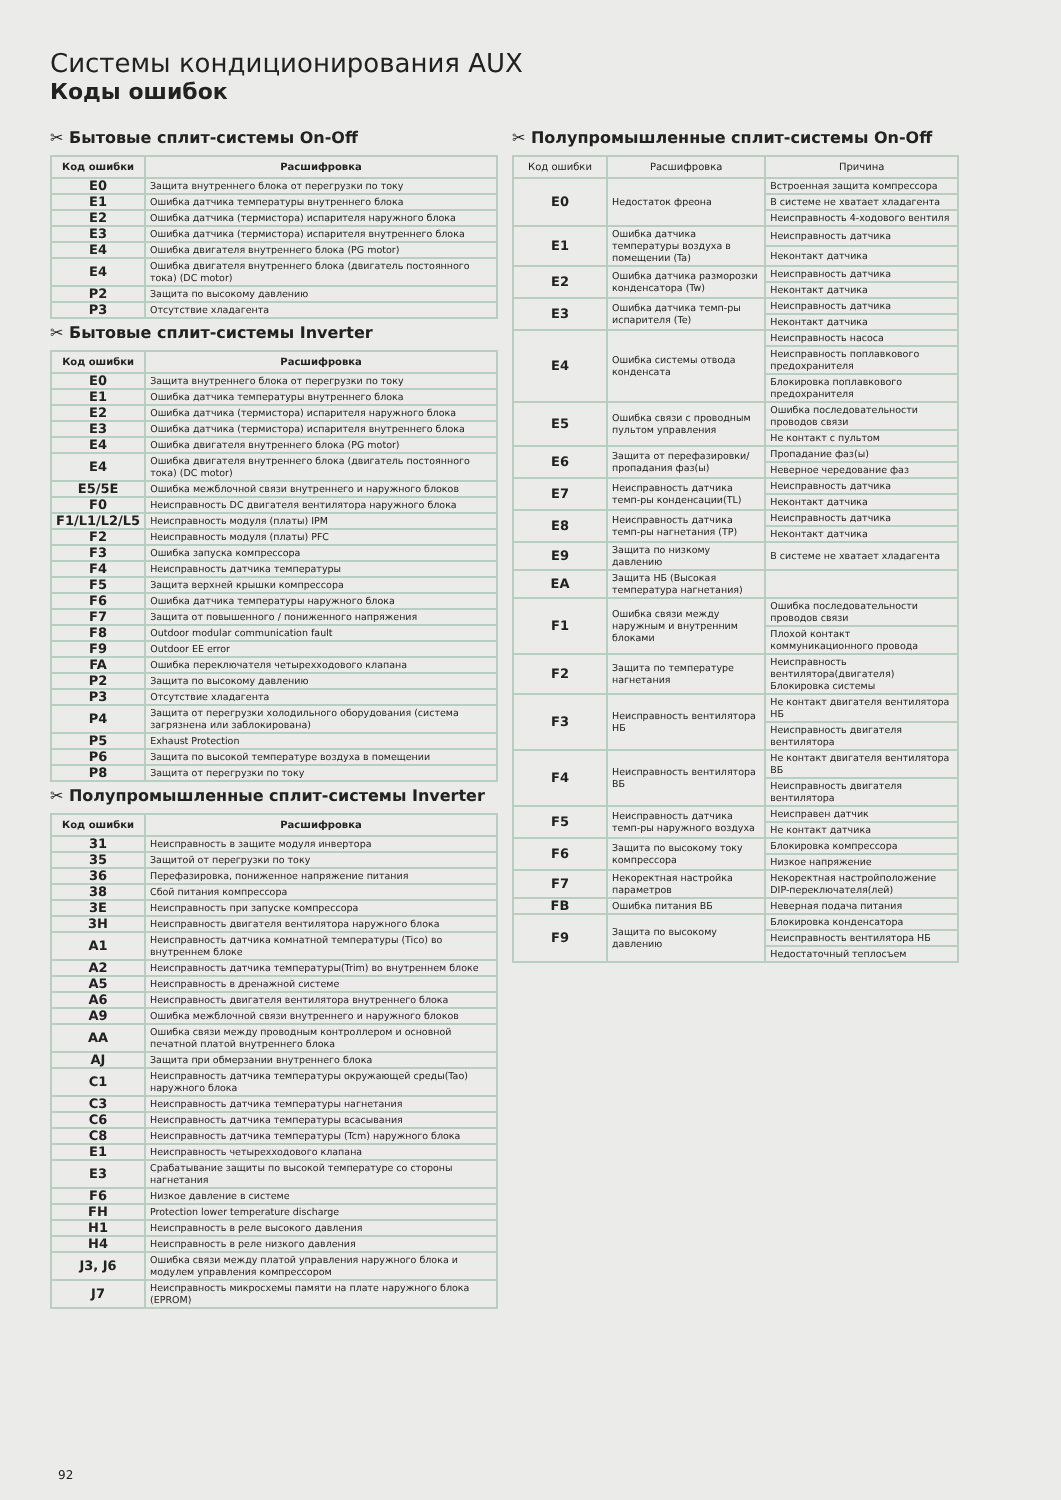Системы кондиционирования AUX
Коды ошибок
✂ Бытовые сплит-системы On-Off
| Код ошибки | Расшифровка |
| --- | --- |
| E0 | Защита внутреннего блока от перегрузки по току |
| E1 | Ошибка датчика температуры внутреннего блока |
| E2 | Ошибка датчика (термистора) испарителя наружного блока |
| E3 | Ошибка датчика (термистора) испарителя внутреннего блока |
| E4 | Ошибка двигателя внутреннего блока (PG motor) |
| E4 | Ошибка двигателя внутреннего блока (двигатель постоянного тока) (DC motor) |
| P2 | Защита по высокому давлению |
| P3 | Отсутствие хладагента |
✂ Бытовые сплит-системы Inverter
| Код ошибки | Расшифровка |
| --- | --- |
| E0 | Защита внутреннего блока от перегрузки по току |
| E1 | Ошибка датчика температуры внутреннего блока |
| E2 | Ошибка датчика (термистора) испарителя наружного блока |
| E3 | Ошибка датчика (термистора) испарителя внутреннего блока |
| E4 | Ошибка двигателя внутреннего блока (PG motor) |
| E4 | Ошибка двигателя внутреннего блока (двигатель постоянного тока) (DC motor) |
| E5/5E | Ошибка межблочной связи внутреннего и наружного блоков |
| F0 | Неисправность DC двигателя вентилятора наружного блока |
| F1/L1/L2/L5 | Неисправность модуля (платы) IPM |
| F2 | Неисправность модуля (платы) PFC |
| F3 | Ошибка запуска компрессора |
| F4 | Неисправность датчика температуры |
| F5 | Защита верхней крышки компрессора |
| F6 | Ошибка датчика температуры наружного блока |
| F7 | Защита от повышенного / пониженного напряжения |
| F8 | Outdoor modular communication fault |
| F9 | Outdoor EE error |
| FA | Ошибка переключателя четырехходового клапана |
| P2 | Защита по высокому давлению |
| P3 | Отсутствие хладагента |
| P4 | Защита от перегрузки холодильного оборудования (система загрязнена или заблокирована) |
| P5 | Exhaust Protection |
| P6 | Защита по высокой температуре воздуха в помещении |
| P8 | Защита от перегрузки по току |
✂ Полупромышленные сплит-системы Inverter
| Код ошибки | Расшифровка |
| --- | --- |
| 31 | Неисправность в защите модуля инвертора |
| 35 | Защитой от перегрузки по току |
| 36 | Перефазировка, пониженное напряжение питания |
| 38 | Сбой питания компрессора |
| 3E | Неисправность при запуске компрессора |
| 3H | Неисправность двигателя вентилятора наружного блока |
| A1 | Неисправность датчика комнатной температуры (Tico) во внутреннем блоке |
| A2 | Неисправность датчика температуры(Trim) во внутреннем блоке |
| A5 | Неисправность в дренажной системе |
| A6 | Неисправность двигателя вентилятора внутреннего блока |
| A9 | Ошибка межблочной связи внутреннего и наружного блоков |
| AA | Ошибка связи между проводным контроллером и основной печатной платой внутреннего блока |
| AJ | Защита при обмерзании внутреннего блока |
| C1 | Неисправность датчика температуры окружающей среды(Tao) наружного блока |
| C3 | Неисправность датчика температуры нагнетания |
| C6 | Неисправность датчика температуры всасывания |
| C8 | Неисправность датчика температуры (Tcm) наружного блока |
| E1 | Неисправность четырехходового клапана |
| E3 | Срабатывание защиты по высокой температуре со стороны нагнетания |
| F6 | Низкое давление в системе |
| FH | Protection lower temperature discharge |
| H1 | Неисправность в реле высокого давления |
| H4 | Неисправность в реле низкого давления |
| J3, J6 | Ошибка связи между платой управления наружного блока и модулем управления компрессором |
| J7 | Неисправность микросхемы памяти на плате наружного блока (EPROM) |
✂ Полупромышленные сплит-системы On-Off
| Код ошибки | Расшифровка | Причина |
| --- | --- | --- |
| E0 | Недостаток фреона | Встроенная защита компрессора |
| | | В системе не хватает хладагента |
| | | Неисправность 4-ходового вентиля |
| E1 | Ошибка датчика температуры воздуха в помещении (Ta) | Неисправность датчика |
| | | Неконтакт датчика |
| E2 | Ошибка датчика разморозки конденсатора (Tw) | Неисправность датчика |
| | | Неконтакт датчика |
| E3 | Ошибка датчика темп-ры испарителя (Te) | Неисправность датчика |
| | | Неконтакт датчика |
| E4 | Ошибка системы отвода конденсата | Неисправность насоса |
| | | Неисправность поплавкового предохранителя |
| | | Блокировка поплавкового предохранителя |
| E5 | Ошибка связи с проводным пультом управления | Ошибка последовательности проводов связи |
| | | Не контакт с пультом |
| E6 | Защита от перефазировки/пропадания фаз(ы) | Пропадание фаз(ы) |
| | | Неверное чередование фаз |
| E7 | Неисправность датчика темп-ры конденсации(TL) | Неисправность датчика |
| | | Неконтакт датчика |
| E8 | Неисправность датчика темп-ры нагнетания (TP) | Неисправность датчика |
| | | Неконтакт датчика |
| E9 | Защита по низкому давлению | В системе не хватает хладагента |
| EA | Защита НБ (Высокая температура нагнетания) | |
| F1 | Ошибка связи между наружным и внутренним блоками | Ошибка последовательности проводов связи |
| | | Плохой контакт коммуникационного провода |
| F2 | Защита по температуре нагнетания | Неисправность вентилятора(двигателя) Блокировка системы |
| F3 | Неисправность вентилятора НБ | Не контакт двигателя вентилятора НБ |
| | | Неисправность двигателя вентилятора |
| F4 | Неисправность вентилятора ВБ | Не контакт двигателя вентилятора ВБ |
| | | Неисправность двигателя вентилятора |
| F5 | Неисправность датчика темп-ры наружного воздуха | Неисправен датчик |
| | | Не контакт датчика |
| F6 | Защита по высокому току компрессора | Блокировка компрессора |
| | | Низкое напряжение |
| F7 | Некоректная настройка параметров | Некоректная настройположение DIP-переключателя(лей) |
| FB | Ошибка питания ВБ | Неверная подача питания |
| F9 | Защита по высокому давлению | Блокировка конденсатора |
| | | Неисправность вентилятора НБ |
| | | Недостаточный теплосъем |
92